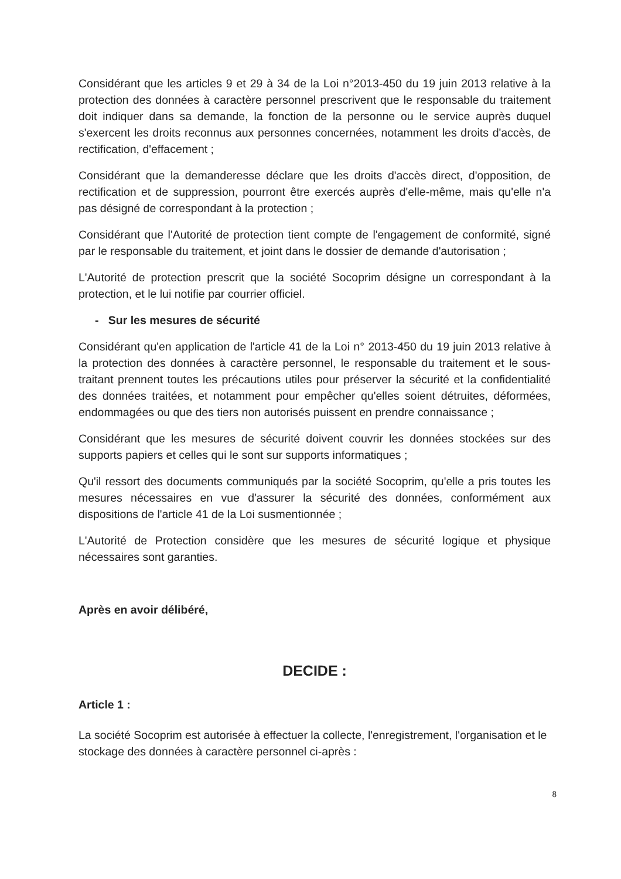Considérant que les articles 9 et 29 à 34 de la Loi n°2013-450 du 19 juin 2013 relative à la protection des données à caractère personnel prescrivent que le responsable du traitement doit indiquer dans sa demande, la fonction de la personne ou le service auprès duquel s'exercent les droits reconnus aux personnes concernées, notamment les droits d'accès, de rectification, d'effacement ;
Considérant que la demanderesse déclare que les droits d'accès direct, d'opposition, de rectification et de suppression, pourront être exercés auprès d'elle-même, mais qu'elle n'a pas désigné de correspondant à la protection ;
Considérant que l'Autorité de protection tient compte de l'engagement de conformité, signé par le responsable du traitement, et joint dans le dossier de demande d'autorisation ;
L'Autorité de protection prescrit que la société Socoprim désigne un correspondant à la protection, et le lui notifie par courrier officiel.
- Sur les mesures de sécurité
Considérant qu'en application de l'article 41 de la Loi n° 2013-450 du 19 juin 2013 relative à la protection des données à caractère personnel, le responsable du traitement et le sous-traitant prennent toutes les précautions utiles pour préserver la sécurité et la confidentialité des données traitées, et notamment pour empêcher qu'elles soient détruites, déformées, endommagées ou que des tiers non autorisés puissent en prendre connaissance ;
Considérant que les mesures de sécurité doivent couvrir les données stockées sur des supports papiers et celles qui le sont sur supports informatiques ;
Qu'il ressort des documents communiqués par la société Socoprim, qu'elle a pris toutes les mesures nécessaires en vue d'assurer la sécurité des données, conformément aux dispositions de l'article 41 de la Loi susmentionnée ;
L'Autorité de Protection considère que les mesures de sécurité logique et physique nécessaires sont garanties.
Après en avoir délibéré,
DECIDE :
Article 1 :
La société Socoprim est autorisée à effectuer la collecte, l'enregistrement, l'organisation et le stockage des données à caractère personnel ci-après :
8